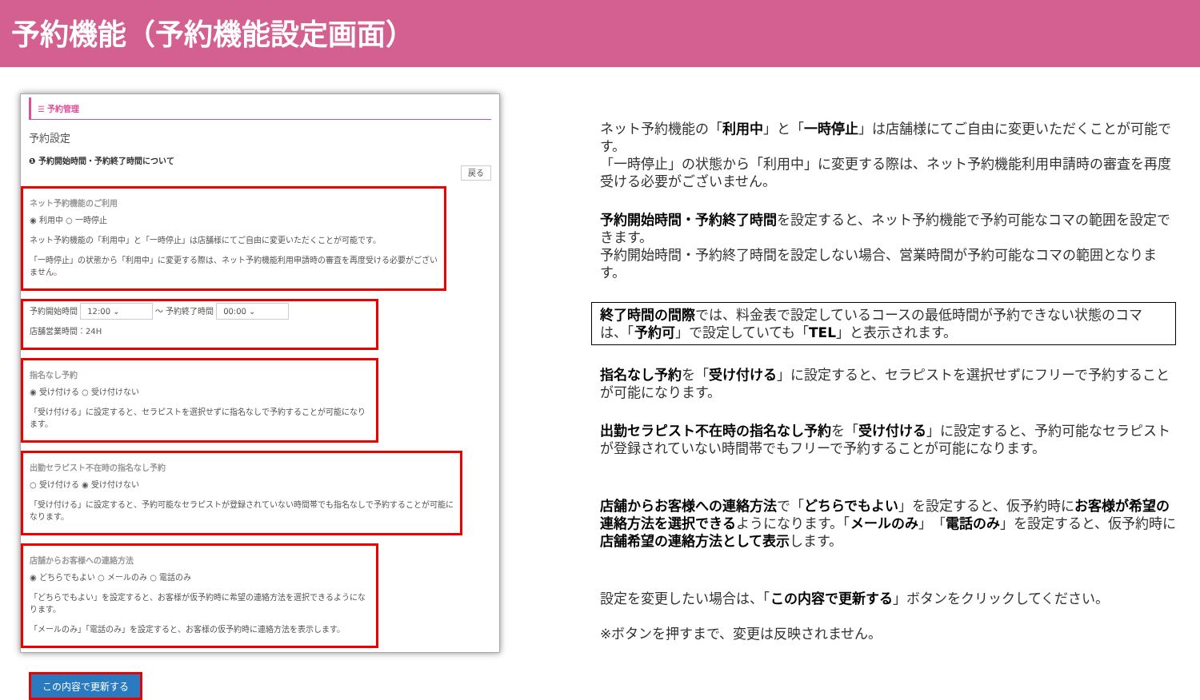予約機能（予約機能設定画面）
☰ 予約管理
予約設定
❶ 予約開始時間・予約終了時間について
戻る
ネット予約機能のご利用
◉ 利用中 ○ 一時停止
ネット予約機能の「利用中」と「一時停止」は店舗様にてご自由に変更いただくことが可能です。
「一時停止」の状態から「利用中」に変更する際は、ネット予約機能利用申請時の審査を再度受ける必要がございません。
予約開始時間 12:00 ⌄ ～ 予約終了時間 00:00 ⌄
店舗営業時間：24H
指名なし予約
◉ 受け付ける ○ 受け付けない
「受け付ける」に設定すると、セラピストを選択せずに指名なしで予約することが可能になります。
出勤セラピスト不在時の指名なし予約
○ 受け付ける ◉ 受け付けない
「受け付ける」に設定すると、予約可能なセラピストが登録されていない時間帯でも指名なしで予約することが可能になります。
店舗からお客様への連絡方法
◉ どちらでもよい ○ メールのみ ○ 電話のみ
「どちらでもよい」を設定すると、お客様が仮予約時に希望の連絡方法を選択できるようになります。
「メールのみ」「電話のみ」を設定すると、お客様の仮予約時に連絡方法を表示します。
この内容で更新する
ネット予約機能の「利用中」と「一時停止」は店舗様にてご自由に変更いただくことが可能です。
「一時停止」の状態から「利用中」に変更する際は、ネット予約機能利用申請時の審査を再度受ける必要がございません。
予約開始時間・予約終了時間を設定すると、ネット予約機能で予約可能なコマの範囲を設定できます。
予約開始時間・予約終了時間を設定しない場合、営業時間が予約可能なコマの範囲となります。
終了時間の間際では、料金表で設定しているコースの最低時間が予約できない状態のコマは、「予約可」で設定していても「TEL」と表示されます。
指名なし予約を「受け付ける」に設定すると、セラピストを選択せずにフリーで予約することが可能になります。
出勤セラピスト不在時の指名なし予約を「受け付ける」に設定すると、予約可能なセラピストが登録されていない時間帯でもフリーで予約することが可能になります。
店舗からお客様への連絡方法で「どちらでもよい」を設定すると、仮予約時にお客様が希望の連絡方法を選択できるようになります。「メールのみ」「電話のみ」を設定すると、仮予約時に店舗希望の連絡方法として表示します。
設定を変更したい場合は、「この内容で更新する」ボタンをクリックしてください。
※ボタンを押すまで、変更は反映されません。